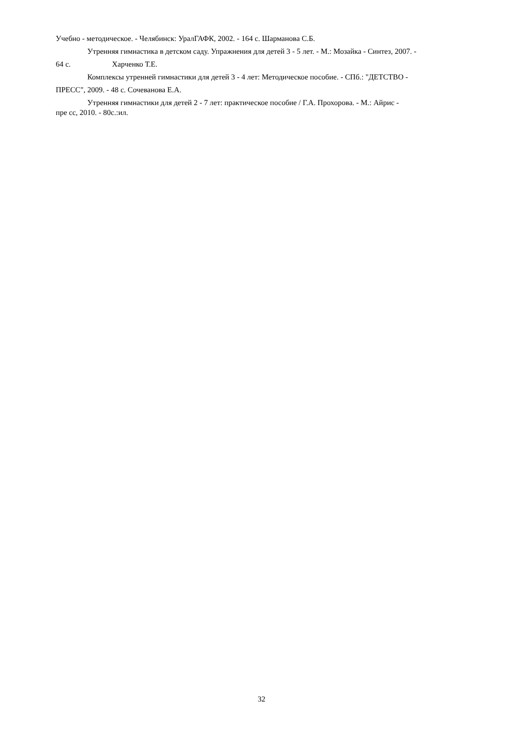Учебно - методическое. - Челябинск: УралГАФК, 2002. - 164 с. Шарманова С.Б.
Утренняя гимнастика в детском саду. Упражнения для детей 3 - 5 лет. - М.: Мозайка - Синтез, 2007. -
64 с. Харченко Т.Е.
Комплексы утренней гимнастики для детей 3 - 4 лет: Методическое пособие. - СПб.: "ДЕТСТВО -
ПРЕСС", 2009. - 48 с. Сочеванова Е.А.
Утренняя гимнастики для детей 2 - 7 лет: практическое пособие / Г.А. Прохорова. - М.: Айрис -
пре сс, 2010. - 80с.:ил.
32